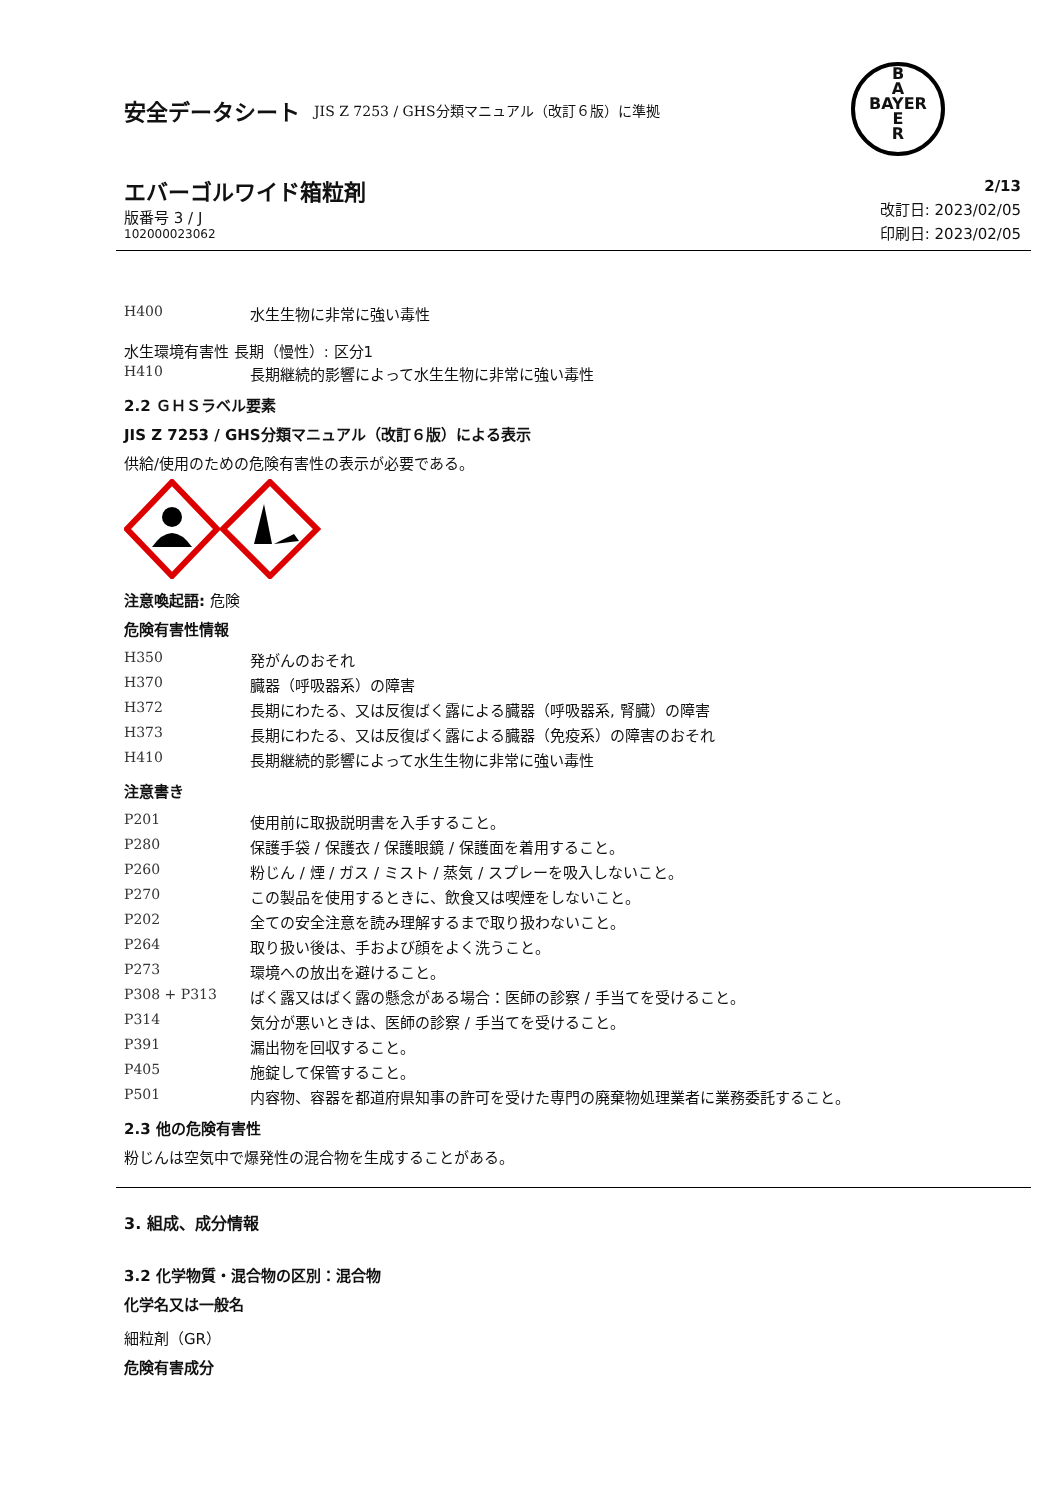安全データシート JIS Z 7253 / GHS分類マニュアル（改訂６版）に準拠
B
A
BAYER
E
R
エバーゴルワイド箱粒剤
版番号 3 / J
102000023062
2/13
改訂日: 2023/02/05
印刷日: 2023/02/05
| H400 | 水生生物に非常に強い毒性 |
水生環境有害性 長期（慢性）: 区分1
| H410 | 長期継続的影響によって水生生物に非常に強い毒性 |
2.2 ＧＨＳラベル要素
JIS Z 7253 / GHS分類マニュアル（改訂６版）による表示
供給/使用のための危険有害性の表示が必要である。
注意喚起語: 危険
危険有害性情報
| H350 | 発がんのおそれ |
| H370 | 臓器（呼吸器系）の障害 |
| H372 | 長期にわたる、又は反復ばく露による臓器（呼吸器系, 腎臓）の障害 |
| H373 | 長期にわたる、又は反復ばく露による臓器（免疫系）の障害のおそれ |
| H410 | 長期継続的影響によって水生生物に非常に強い毒性 |
注意書き
| P201 | 使用前に取扱説明書を入手すること。 |
| P280 | 保護手袋 / 保護衣 / 保護眼鏡 / 保護面を着用すること。 |
| P260 | 粉じん / 煙 / ガス / ミスト / 蒸気 / スプレーを吸入しないこと。 |
| P270 | この製品を使用するときに、飲食又は喫煙をしないこと。 |
| P202 | 全ての安全注意を読み理解するまで取り扱わないこと。 |
| P264 | 取り扱い後は、手および顔をよく洗うこと。 |
| P273 | 環境への放出を避けること。 |
| P308 + P313 | ばく露又はばく露の懸念がある場合：医師の診察 / 手当てを受けること。 |
| P314 | 気分が悪いときは、医師の診察 / 手当てを受けること。 |
| P391 | 漏出物を回収すること。 |
| P405 | 施錠して保管すること。 |
| P501 | 内容物、容器を都道府県知事の許可を受けた専門の廃棄物処理業者に業務委託すること。 |
2.3 他の危険有害性
粉じんは空気中で爆発性の混合物を生成することがある。
3. 組成、成分情報
3.2 化学物質・混合物の区別：混合物
化学名又は一般名
細粒剤（GR）
危険有害成分